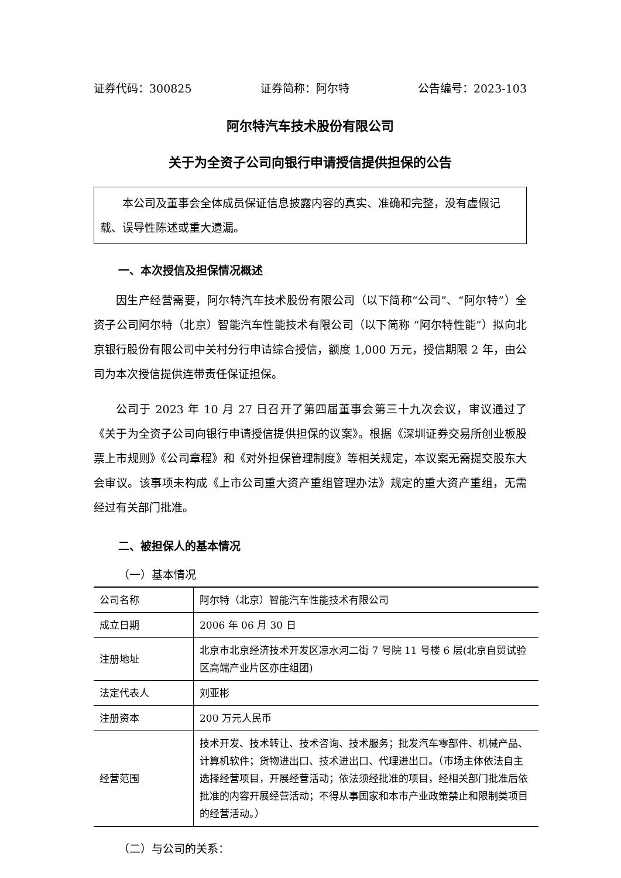证券代码：300825 证券简称：阿尔特 公告编号：2023-103
阿尔特汽车技术股份有限公司
关于为全资子公司向银行申请授信提供担保的公告
本公司及董事会全体成员保证信息披露内容的真实、准确和完整，没有虚假记载、误导性陈述或重大遗漏。
一、本次授信及担保情况概述
因生产经营需要，阿尔特汽车技术股份有限公司（以下简称“公司”、“阿尔特”）全资子公司阿尔特（北京）智能汽车性能技术有限公司（以下简称 “阿尔特性能”）拟向北京银行股份有限公司中关村分行申请综合授信，额度 1,000 万元，授信期限 2 年，由公司为本次授信提供连带责任保证担保。
公司于 2023 年 10 月 27 日召开了第四届董事会第三十九次会议，审议通过了《关于为全资子公司向银行申请授信提供担保的议案》。根据《深圳证券交易所创业板股票上市规则》《公司章程》和《对外担保管理制度》等相关规定，本议案无需提交股东大会审议。该事项未构成《上市公司重大资产重组管理办法》规定的重大资产重组，无需经过有关部门批准。
二、被担保人的基本情况
（一）基本情况
| 公司名称 | 阿尔特（北京）智能汽车性能技术有限公司 |
| 成立日期 | 2006 年 06 月 30 日 |
| 注册地址 | 北京市北京经济技术开发区凉水河二街 7 号院 11 号楼 6 层(北京自贸试验区高端产业片区亦庄组团) |
| 法定代表人 | 刘亚彬 |
| 注册资本 | 200 万元人民币 |
| 经营范围 | 技术开发、技术转让、技术咨询、技术服务；批发汽车零部件、机械产品、计算机软件；货物进出口、技术进出口、代理进出口。（市场主体依法自主选择经营项目，开展经营活动；依法须经批准的项目，经相关部门批准后依批准的内容开展经营活动；不得从事国家和本市产业政策禁止和限制类项目的经营活动。） |
（二）与公司的关系：